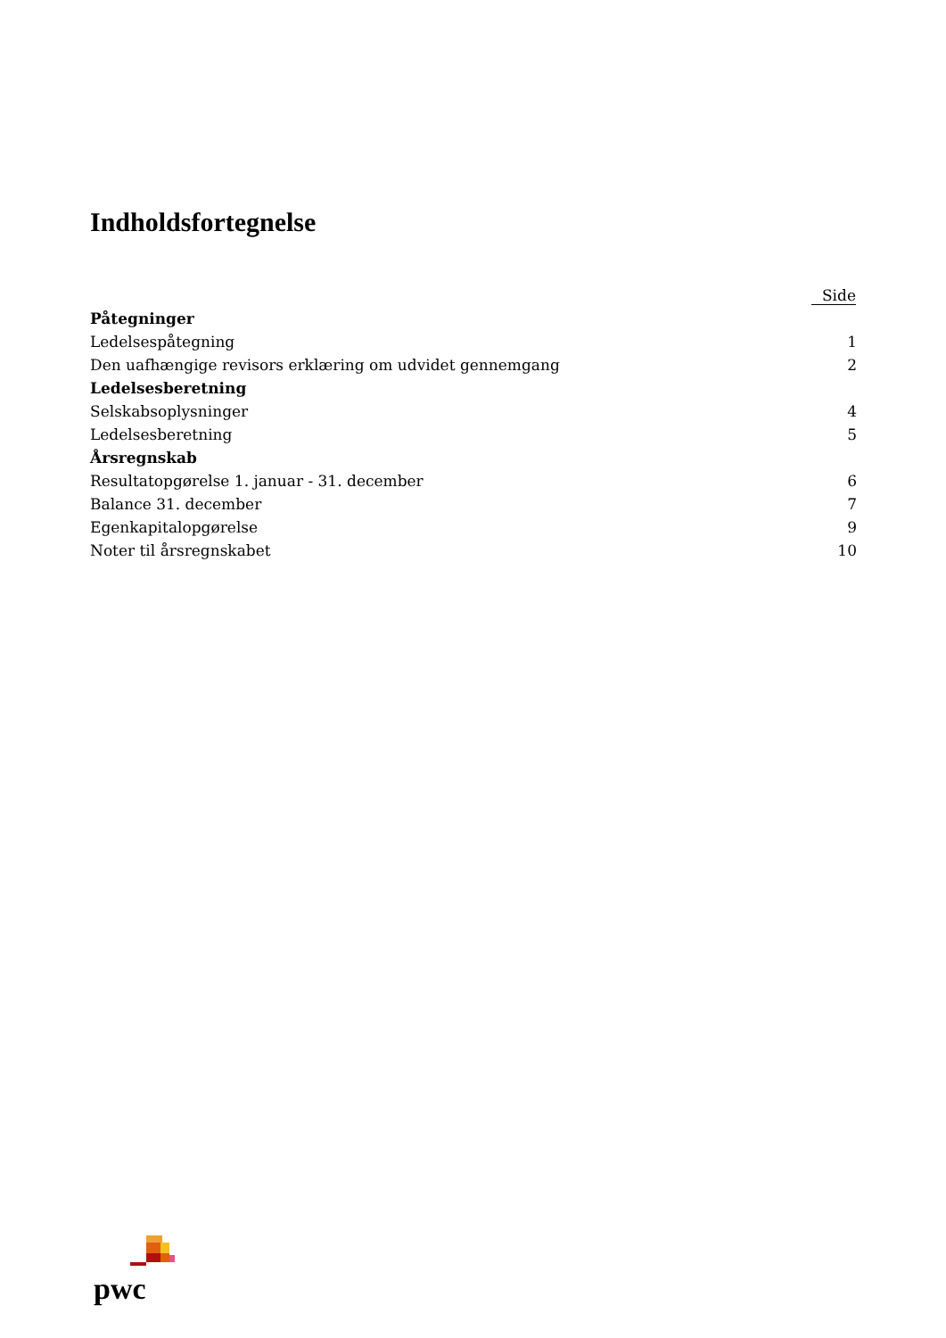Indholdsfortegnelse
| | Side |
| Påtegninger | |
| Ledelsespåtegning | 1 |
| Den uafhængige revisors erklæring om udvidet gennemgang | 2 |
| Ledelsesberetning | |
| Selskabsoplysninger | 4 |
| Ledelsesberetning | 5 |
| Årsregnskab | |
| Resultatopgørelse 1. januar - 31. december | 6 |
| Balance 31. december | 7 |
| Egenkapitalopgørelse | 9 |
| Noter til årsregnskabet | 10 |
pwc